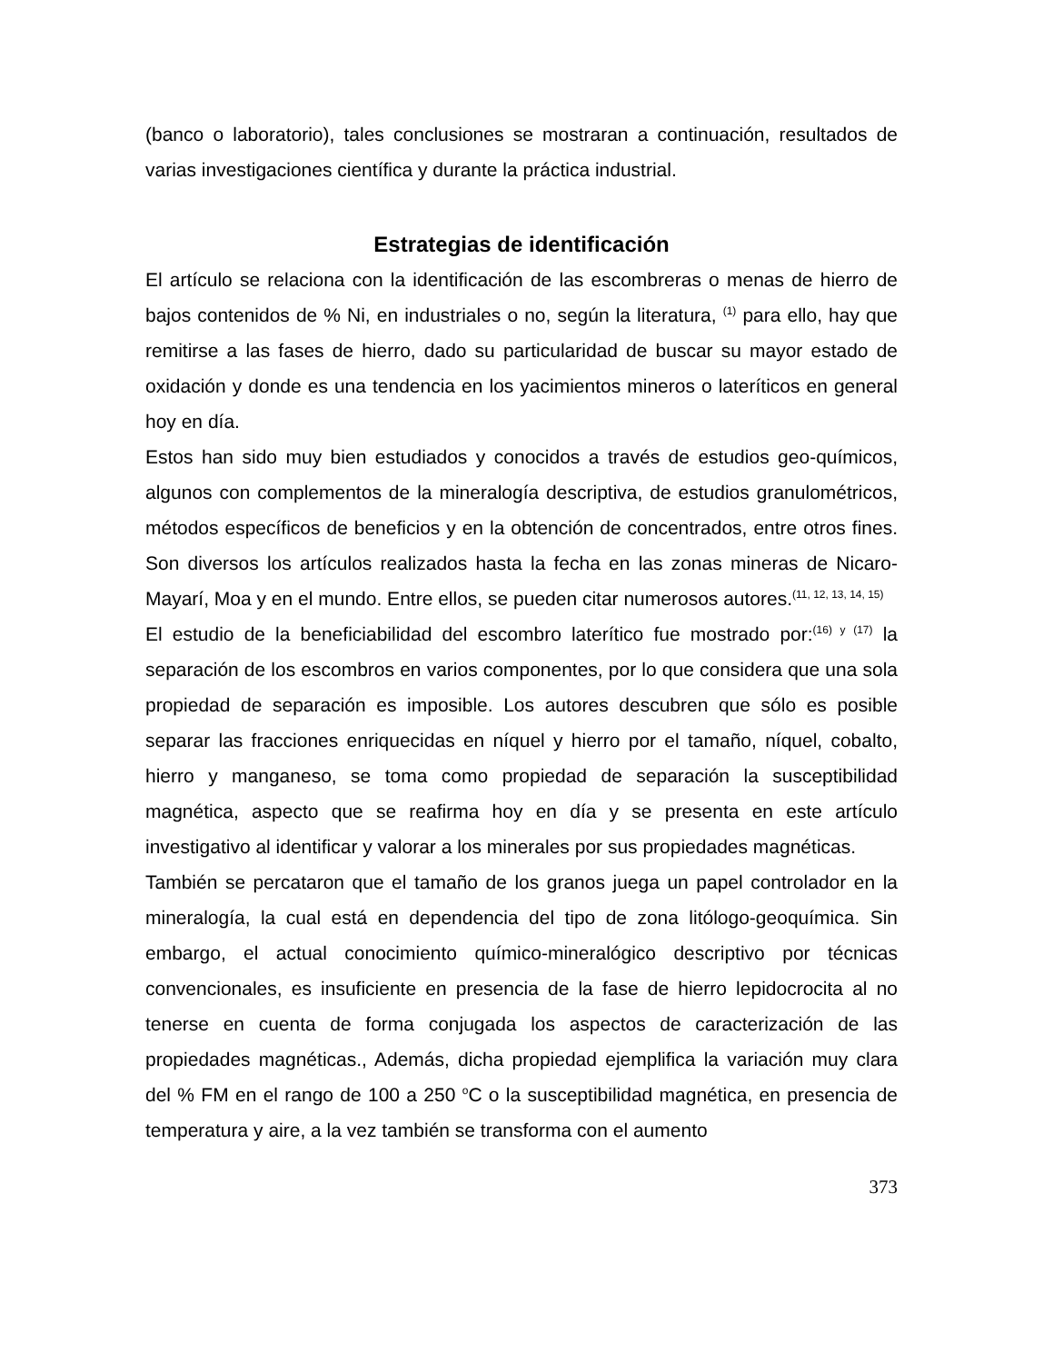(banco o laboratorio), tales conclusiones se mostraran a continuación, resultados de varias investigaciones científica y durante la práctica industrial.
Estrategias de identificación
El artículo se relaciona con la identificación de las escombreras o menas de hierro de bajos contenidos de % Ni, en industriales o no, según la literatura, <sup>(1)</sup> para ello, hay que remitirse a las fases de hierro, dado su particularidad de buscar su mayor estado de oxidación y donde es una tendencia en los yacimientos mineros o lateríticos en general hoy en día.
Estos han sido muy bien estudiados y conocidos a través de estudios geo-químicos, algunos con complementos de la mineralogía descriptiva, de estudios granulométricos, métodos específicos de beneficios y en la obtención de concentrados, entre otros fines. Son diversos los artículos realizados hasta la fecha en las zonas mineras de Nicaro-Mayarí, Moa y en el mundo. Entre ellos, se pueden citar numerosos autores.<sup>(11, 12, 13, 14, 15)</sup>
El estudio de la beneficiabilidad del escombro laterítico fue mostrado por:<sup>(16) y (17)</sup> la separación de los escombros en varios componentes, por lo que considera que una sola propiedad de separación es imposible. Los autores descubren que sólo es posible separar las fracciones enriquecidas en níquel y hierro por el tamaño, níquel, cobalto, hierro y manganeso, se toma como propiedad de separación la susceptibilidad magnética, aspecto que se reafirma hoy en día y se presenta en este artículo investigativo al identificar y valorar a los minerales por sus propiedades magnéticas.
También se percataron que el tamaño de los granos juega un papel controlador en la mineralogía, la cual está en dependencia del tipo de zona litólogo-geoquímica. Sin embargo, el actual conocimiento químico-mineralógico descriptivo por técnicas convencionales, es insuficiente en presencia de la fase de hierro lepidocrocita al no tenerse en cuenta de forma conjugada los aspectos de caracterización de las propiedades magnéticas., Además, dicha propiedad ejemplifica la variación muy clara del % FM en el rango de 100 a 250 <sup>o</sup>C o la susceptibilidad magnética, en presencia de temperatura y aire, a la vez también se transforma con el aumento
373